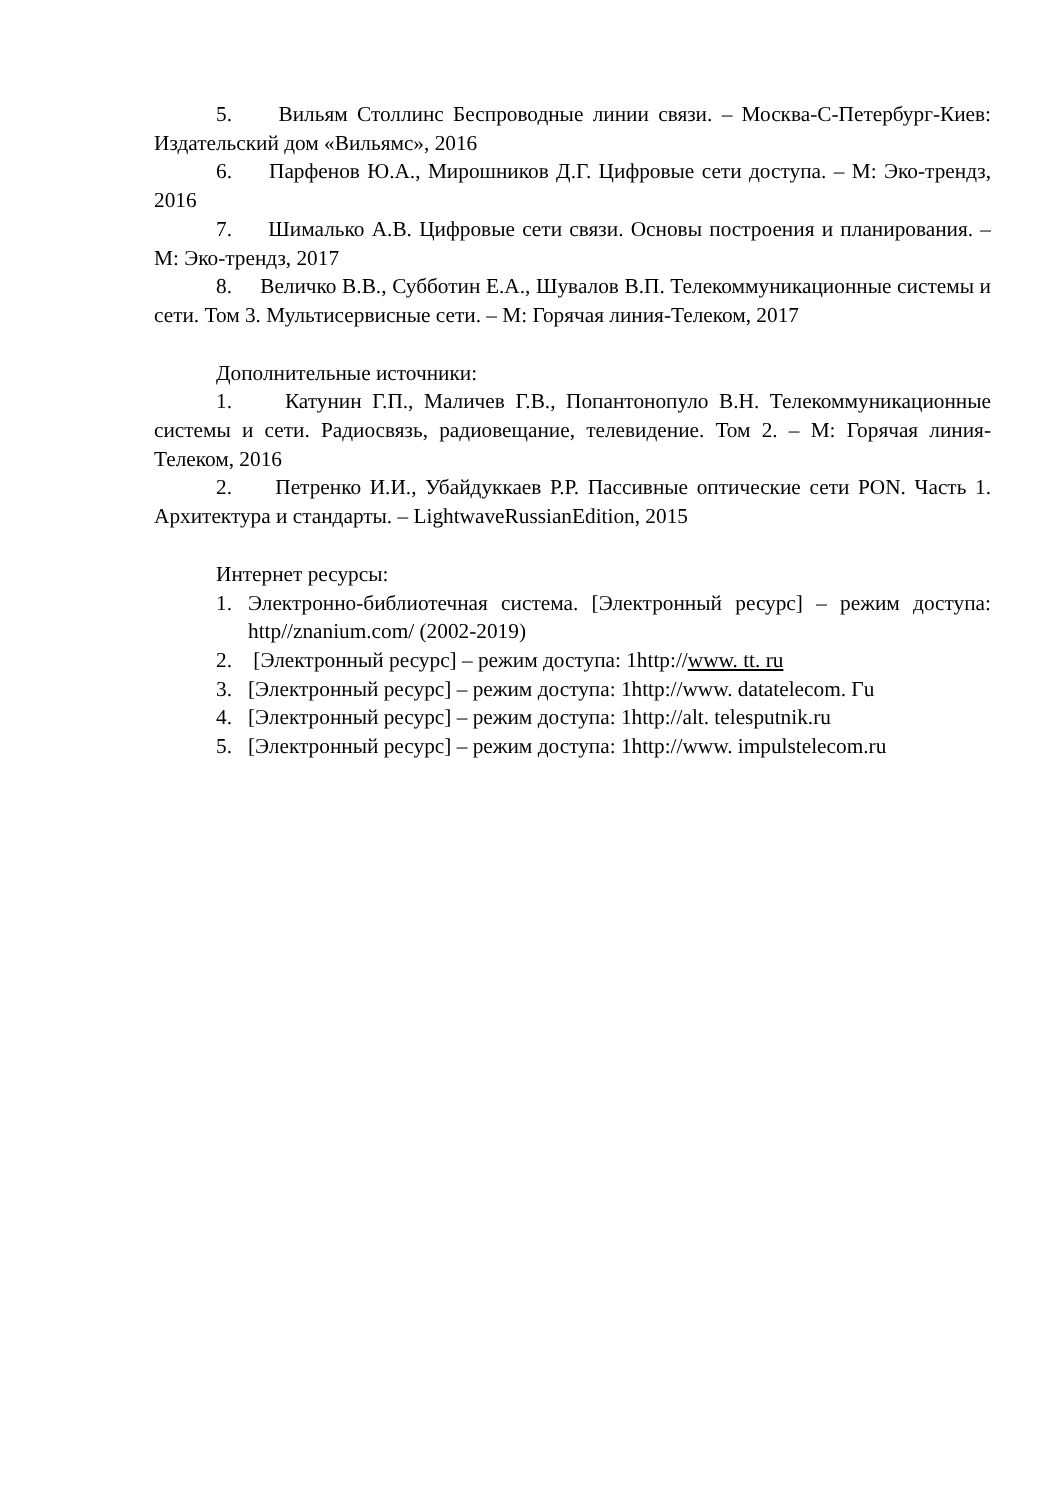5. Вильям Столлинс Беспроводные линии связи. – Москва-С-Петербург-Киев: Издательский дом «Вильямс», 2016
6. Парфенов Ю.А., Мирошников Д.Г. Цифровые сети доступа. – М: Эко-трендз, 2016
7. Шималько А.В. Цифровые сети связи. Основы построения и планирования. – М: Эко-трендз, 2017
8. Величко В.В., Субботин Е.А., Шувалов В.П. Телекоммуникационные системы и сети. Том 3. Мультисервисные сети. – М: Горячая линия-Телеком, 2017
Дополнительные источники:
1. Катунин Г.П., Маличев Г.В., Попантонопуло В.Н. Телекоммуникационные системы и сети. Радиосвязь, радиовещание, телевидение. Том 2. – М: Горячая линия-Телеком, 2016
2. Петренко И.И., Убайдуккаев Р.Р. Пассивные оптические сети PON. Часть 1. Архитектура и стандарты. – LightwaveRussianEdition, 2015
Интернет ресурсы:
1. Электронно-библиотечная система. [Электронный ресурс] – режим доступа: http//znanium.com/ (2002-2019)
2. [Электронный ресурс] – режим доступа: 1http://www. tt. ru
3. [Электронный ресурс] – режим доступа: 1http://www. datatelecom. Гu
4. [Электронный ресурс] – режим доступа: 1http://alt. telesputnik.ru
5. [Электронный ресурс] – режим доступа: 1http://www. impulstelecom.ru